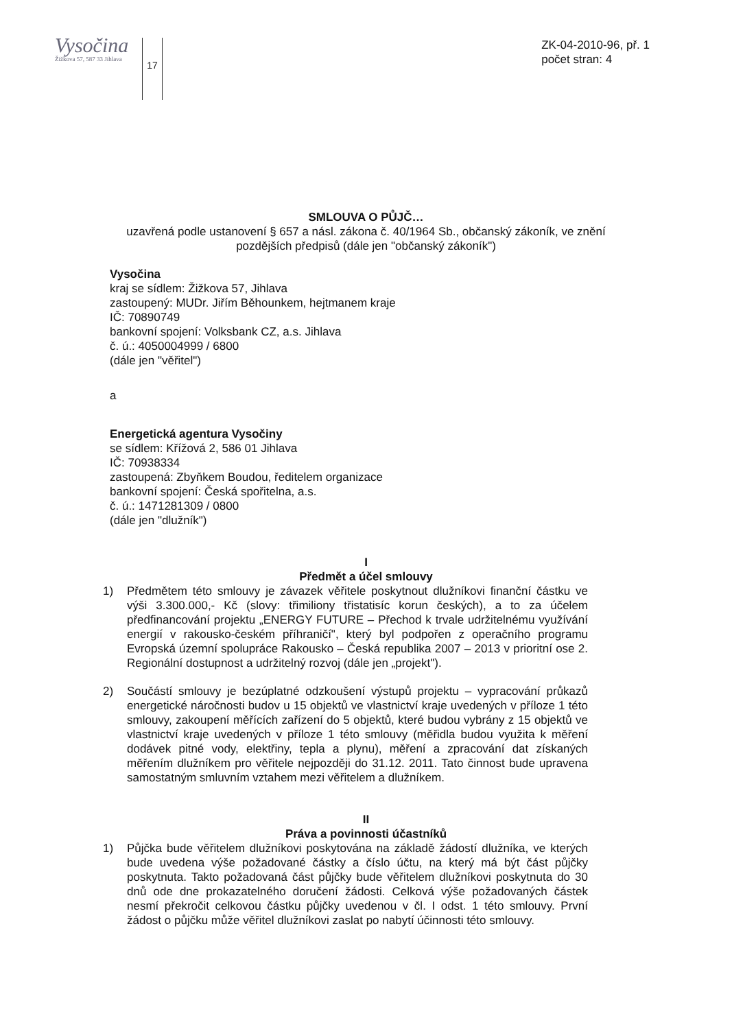Vysočina
Žižkova 57, 587 33 Jihlava
17
ZK-04-2010-96, př. 1
počet stran: 4
SMLOUVA O PŮJČ…
uzavřená podle ustanovení § 657 a násl. zákona č. 40/1964 Sb., občanský zákoník, ve znění pozdějších předpisů (dále jen "občanský zákoník")
Vysočina
kraj se sídlem: Žižkova 57, Jihlava
zastoupený: MUDr. Jiřím Běhounkem, hejtmanem kraje
IČ: 70890749
bankovní spojení: Volksbank CZ, a.s. Jihlava
č. ú.: 4050004999 / 6800
(dále jen "věřitel")
a
Energetická agentura Vysočiny
se sídlem: Křížová 2, 586 01 Jihlava
IČ: 70938334
zastoupená: Zbyňkem Boudou, ředitelem organizace
bankovní spojení: Česká spořitelna, a.s.
č. ú.: 1471281309 / 0800
(dále jen "dlužník")
I
Předmět a účel smlouvy
1) Předmětem této smlouvy je závazek věřitele poskytnout dlužníkovi finanční částku ve výši 3.300.000,- Kč (slovy: třimiliony třistatisíc korun českých), a to za účelem předfinancování projektu „ENERGY FUTURE – Přechod k trvale udržitelnému využívání energií v rakousko-českém příhraničí", který byl podpořen z operačního programu Evropská územní spolupráce Rakousko – Česká republika 2007 – 2013 v prioritní ose 2. Regionální dostupnost a udržitelný rozvoj (dále jen „projekt").
2) Součástí smlouvy je bezúplatné odzkoušení výstupů projektu – vypracování průkazů energetické náročnosti budov u 15 objektů ve vlastnictví kraje uvedených v příloze 1 této smlouvy, zakoupení měřících zařízení do 5 objektů, které budou vybrány z 15 objektů ve vlastnictví kraje uvedených v příloze 1 této smlouvy (měřidla budou využita k měření dodávek pitné vody, elektřiny, tepla a plynu), měření a zpracování dat získaných měřením dlužníkem pro věřitele nejpozději do 31.12. 2011. Tato činnost bude upravena samostatným smluvním vztahem mezi věřitelem a dlužníkem.
II
Práva a povinnosti účastníků
1) Půjčka bude věřitelem dlužníkovi poskytována na základě žádostí dlužníka, ve kterých bude uvedena výše požadované částky a číslo účtu, na který má být část půjčky poskytnuta. Takto požadovaná část půjčky bude věřitelem dlužníkovi poskytnuta do 30 dnů ode dne prokazatelného doručení žádosti. Celková výše požadovaných částek nesmí překročit celkovou částku půjčky uvedenou v čl. I odst. 1 této smlouvy. První žádost o půjčku může věřitel dlužníkovi zaslat po nabytí účinnosti této smlouvy.